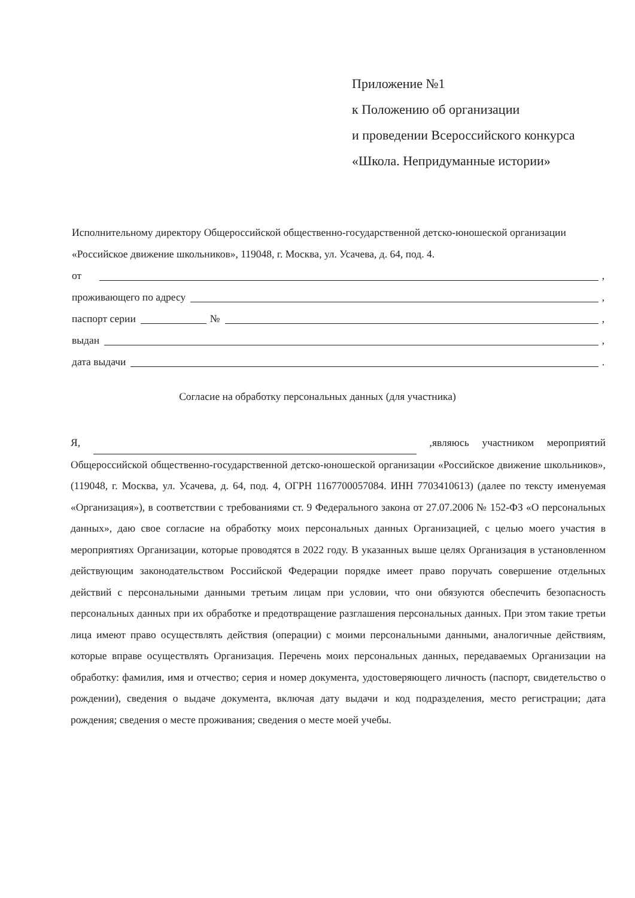Приложение №1
к Положению об организации
и проведении Всероссийского конкурса
«Школа. Непридуманные истории»
Исполнительному директору Общероссийской общественно-государственной детско-юношеской организации «Российское движение школьников», 119048, г. Москва, ул. Усачева, д. 64, под. 4.
от ,
проживающего по адресу ,
паспорт серии № ,
выдан ,
дата выдачи .
Согласие на обработку персональных данных (для участника)
Я, ,являюсь участником мероприятий Общероссийской общественно-государственной детско-юношеской организации «Российское движение школьников», (119048, г. Москва, ул. Усачева, д. 64, под. 4, ОГРН 1167700057084. ИНН 7703410613) (далее по тексту именуемая «Организация»), в соответствии с требованиями ст. 9 Федерального закона от 27.07.2006 № 152-ФЗ «О персональных данных», даю свое согласие на обработку моих персональных данных Организацией, с целью моего участия в мероприятиях Организации, которые проводятся в 2022 году. В указанных выше целях Организация в установленном действующим законодательством Российской Федерации порядке имеет право поручать совершение отдельных действий с персональными данными третьим лицам при условии, что они обязуются обеспечить безопасность персональных данных при их обработке и предотвращение разглашения персональных данных. При этом такие третьи лица имеют право осуществлять действия (операции) с моими персональными данными, аналогичные действиям, которые вправе осуществлять Организация. Перечень моих персональных данных, передаваемых Организации на обработку: фамилия, имя и отчество; серия и номер документа, удостоверяющего личность (паспорт, свидетельство о рождении), сведения о выдаче документа, включая дату выдачи и код подразделения, место регистрации; дата рождения; сведения о месте проживания; сведения о месте моей учебы.